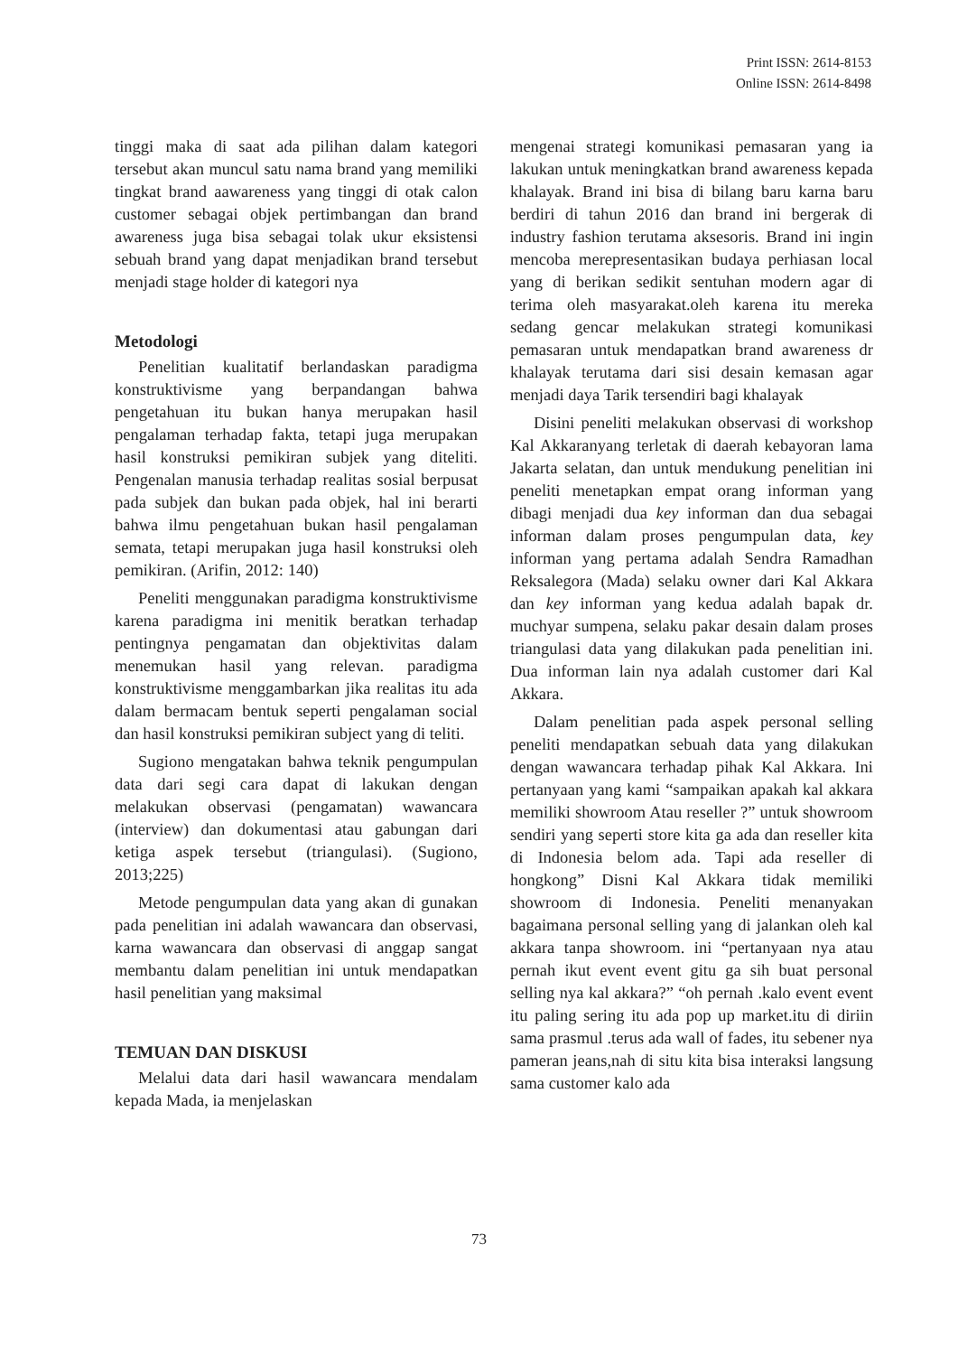Print ISSN: 2614-8153
Online ISSN: 2614-8498
tinggi maka di saat ada pilihan dalam kategori tersebut akan muncul satu nama brand yang memiliki tingkat brand aawareness yang tinggi di otak calon customer sebagai objek pertimbangan dan brand awareness juga bisa sebagai tolak ukur eksistensi sebuah brand yang dapat menjadikan brand tersebut menjadi stage holder di kategori nya
Metodologi
Penelitian kualitatif berlandaskan paradigma konstruktivisme yang berpandangan bahwa pengetahuan itu bukan hanya merupakan hasil pengalaman terhadap fakta, tetapi juga merupakan hasil konstruksi pemikiran subjek yang diteliti. Pengenalan manusia terhadap realitas sosial berpusat pada subjek dan bukan pada objek, hal ini berarti bahwa ilmu pengetahuan bukan hasil pengalaman semata, tetapi merupakan juga hasil konstruksi oleh pemikiran. (Arifin, 2012: 140)
Peneliti menggunakan paradigma konstruktivisme karena paradigma ini menitik beratkan terhadap pentingnya pengamatan dan objektivitas dalam menemukan hasil yang relevan. paradigma konstruktivisme menggambarkan jika realitas itu ada dalam bermacam bentuk seperti pengalaman social dan hasil konstruksi pemikiran subject yang di teliti.
Sugiono mengatakan bahwa teknik pengumpulan data dari segi cara dapat di lakukan dengan melakukan observasi (pengamatan) wawancara (interview) dan dokumentasi atau gabungan dari ketiga aspek tersebut (triangulasi). (Sugiono, 2013;225)
Metode pengumpulan data yang akan di gunakan pada penelitian ini adalah wawancara dan observasi, karna wawancara dan observasi di anggap sangat membantu dalam penelitian ini untuk mendapatkan hasil penelitian yang maksimal
TEMUAN DAN DISKUSI
Melalui data dari hasil wawancara mendalam kepada Mada, ia menjelaskan
mengenai strategi komunikasi pemasaran yang ia lakukan untuk meningkatkan brand awareness kepada khalayak. Brand ini bisa di bilang baru karna baru berdiri di tahun 2016 dan brand ini bergerak di industry fashion terutama aksesoris. Brand ini ingin mencoba merepresentasikan budaya perhiasan local yang di berikan sedikit sentuhan modern agar di terima oleh masyarakat.oleh karena itu mereka sedang gencar melakukan strategi komunikasi pemasaran untuk mendapatkan brand awareness dr khalayak terutama dari sisi desain kemasan agar menjadi daya Tarik tersendiri bagi khalayak
Disini peneliti melakukan observasi di workshop Kal Akkaranyang terletak di daerah kebayoran lama Jakarta selatan, dan untuk mendukung penelitian ini peneliti menetapkan empat orang informan yang dibagi menjadi dua key informan dan dua sebagai informan dalam proses pengumpulan data, key informan yang pertama adalah Sendra Ramadhan Reksalegora (Mada) selaku owner dari Kal Akkara dan key informan yang kedua adalah bapak dr. muchyar sumpena, selaku pakar desain dalam proses triangulasi data yang dilakukan pada penelitian ini. Dua informan lain nya adalah customer dari Kal Akkara.
Dalam penelitian pada aspek personal selling peneliti mendapatkan sebuah data yang dilakukan dengan wawancara terhadap pihak Kal Akkara. Ini pertanyaan yang kami “sampaikan apakah kal akkara memiliki showroom Atau reseller ?” untuk showroom sendiri yang seperti store kita ga ada dan reseller kita di Indonesia belom ada. Tapi ada reseller di hongkong” Disni Kal Akkara tidak memiliki showroom di Indonesia. Peneliti menanyakan bagaimana personal selling yang di jalankan oleh kal akkara tanpa showroom. ini “pertanyaan nya atau pernah ikut event event gitu ga sih buat personal selling nya kal akkara?” “oh pernah .kalo event event itu paling sering itu ada pop up market.itu di diriin sama prasmul .terus ada wall of fades, itu sebener nya pameran jeans,nah di situ kita bisa interaksi langsung sama customer kalo ada
73